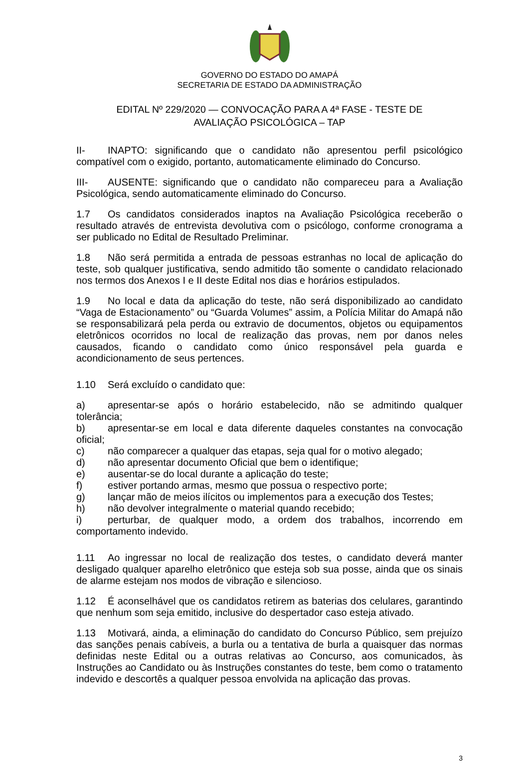GOVERNO DO ESTADO DO AMAPÁ
SECRETARIA DE ESTADO DA ADMINISTRAÇÃO
EDITAL Nº 229/2020 — CONVOCAÇÃO PARA A 4ª FASE - TESTE DE
AVALIAÇÃO PSICOLÓGICA – TAP
II- INAPTO: significando que o candidato não apresentou perfil psicológico compatível com o exigido, portanto, automaticamente eliminado do Concurso.
III- AUSENTE: significando que o candidato não compareceu para a Avaliação Psicológica, sendo automaticamente eliminado do Concurso.
1.7 Os candidatos considerados inaptos na Avaliação Psicológica receberão o resultado através de entrevista devolutiva com o psicólogo, conforme cronograma a ser publicado no Edital de Resultado Preliminar.
1.8 Não será permitida a entrada de pessoas estranhas no local de aplicação do teste, sob qualquer justificativa, sendo admitido tão somente o candidato relacionado nos termos dos Anexos I e II deste Edital nos dias e horários estipulados.
1.9 No local e data da aplicação do teste, não será disponibilizado ao candidato “Vaga de Estacionamento” ou “Guarda Volumes” assim, a Polícia Militar do Amapá não se responsabilizará pela perda ou extravio de documentos, objetos ou equipamentos eletrônicos ocorridos no local de realização das provas, nem por danos neles causados, ficando o candidato como único responsável pela guarda e acondicionamento de seus pertences.
1.10 Será excluído o candidato que:
a) apresentar-se após o horário estabelecido, não se admitindo qualquer tolerância;
b) apresentar-se em local e data diferente daqueles constantes na convocação oficial;
c) não comparecer a qualquer das etapas, seja qual for o motivo alegado;
d) não apresentar documento Oficial que bem o identifique;
e) ausentar-se do local durante a aplicação do teste;
f) estiver portando armas, mesmo que possua o respectivo porte;
g) lançar mão de meios ilícitos ou implementos para a execução dos Testes;
h) não devolver integralmente o material quando recebido;
i) perturbar, de qualquer modo, a ordem dos trabalhos, incorrendo em comportamento indevido.
1.11 Ao ingressar no local de realização dos testes, o candidato deverá manter desligado qualquer aparelho eletrônico que esteja sob sua posse, ainda que os sinais de alarme estejam nos modos de vibração e silencioso.
1.12 É aconselhável que os candidatos retirem as baterias dos celulares, garantindo que nenhum som seja emitido, inclusive do despertador caso esteja ativado.
1.13 Motivará, ainda, a eliminação do candidato do Concurso Público, sem prejuízo das sanções penais cabíveis, a burla ou a tentativa de burla a quaisquer das normas definidas neste Edital ou a outras relativas ao Concurso, aos comunicados, às Instruções ao Candidato ou às Instruções constantes do teste, bem como o tratamento indevido e descortês a qualquer pessoa envolvida na aplicação das provas.
3